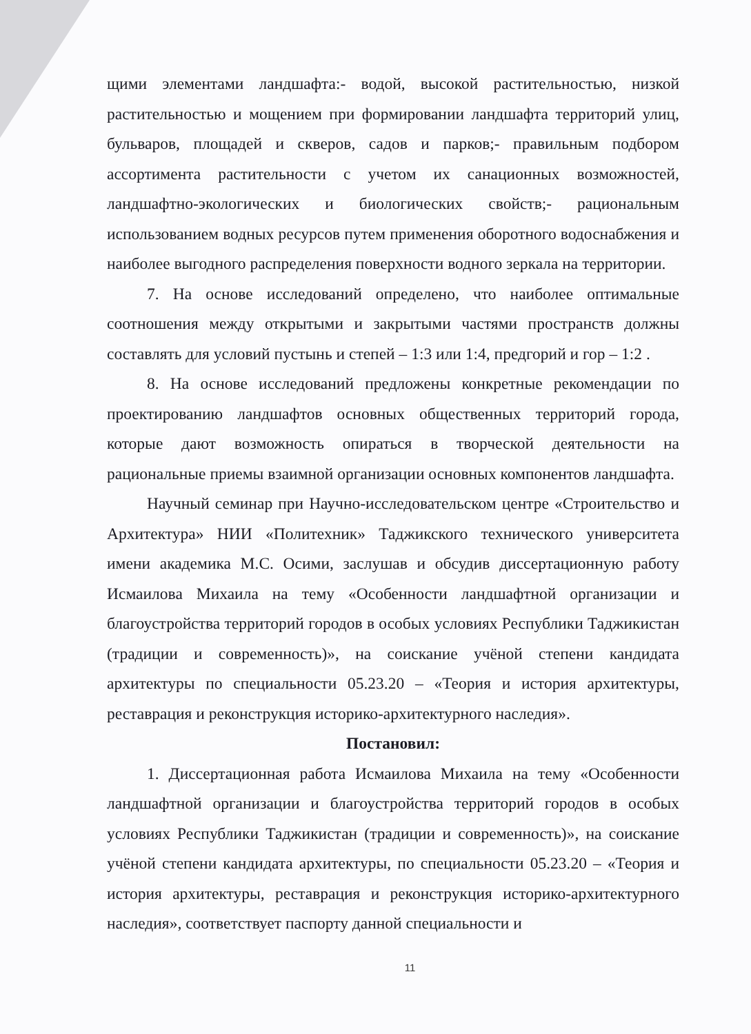щими элементами ландшафта:- водой, высокой растительностью, низкой растительностью и мощением при формировании ландшафта территорий улиц, бульваров, площадей и скверов, садов и парков;- правильным подбором ассортимента растительности с учетом их санационных возможностей, ландшафтно-экологических и биологических свойств;- рациональным использованием водных ресурсов путем применения оборотного водоснабжения и наиболее выгодного распределения поверхности водного зеркала на территории.
7. На основе исследований определено, что наиболее оптимальные соотношения между открытыми и закрытыми частями пространств должны составлять для условий пустынь и степей – 1:3 или 1:4, предгорий и гор – 1:2 .
8. На основе исследований предложены конкретные рекомендации по проектированию ландшафтов основных общественных территорий города, которые дают возможность опираться в творческой деятельности на рациональные приемы взаимной организации основных компонентов ландшафта.
Научный семинар при Научно-исследовательском центре «Строительство и Архитектура» НИИ «Политехник» Таджикского технического университета имени академика М.С. Осими, заслушав и обсудив диссертационную работу Исмаилова Михаила на тему «Особенности ландшафтной организации и благоустройства территорий городов в особых условиях Республики Таджикистан (традиции и современность)», на соискание учёной степени кандидата архитектуры по специальности 05.23.20 – «Теория и история архитектуры, реставрация и реконструкция историко-архитектурного наследия».
Постановил:
1. Диссертационная работа Исмаилова Михаила на тему «Особенности ландшафтной организации и благоустройства территорий городов в особых условиях Республики Таджикистан (традиции и современность)», на соискание учёной степени кандидата архитектуры, по специальности 05.23.20 – «Теория и история архитектуры, реставрация и реконструкция историко-архитектурного наследия», соответствует паспорту данной специальности и
11